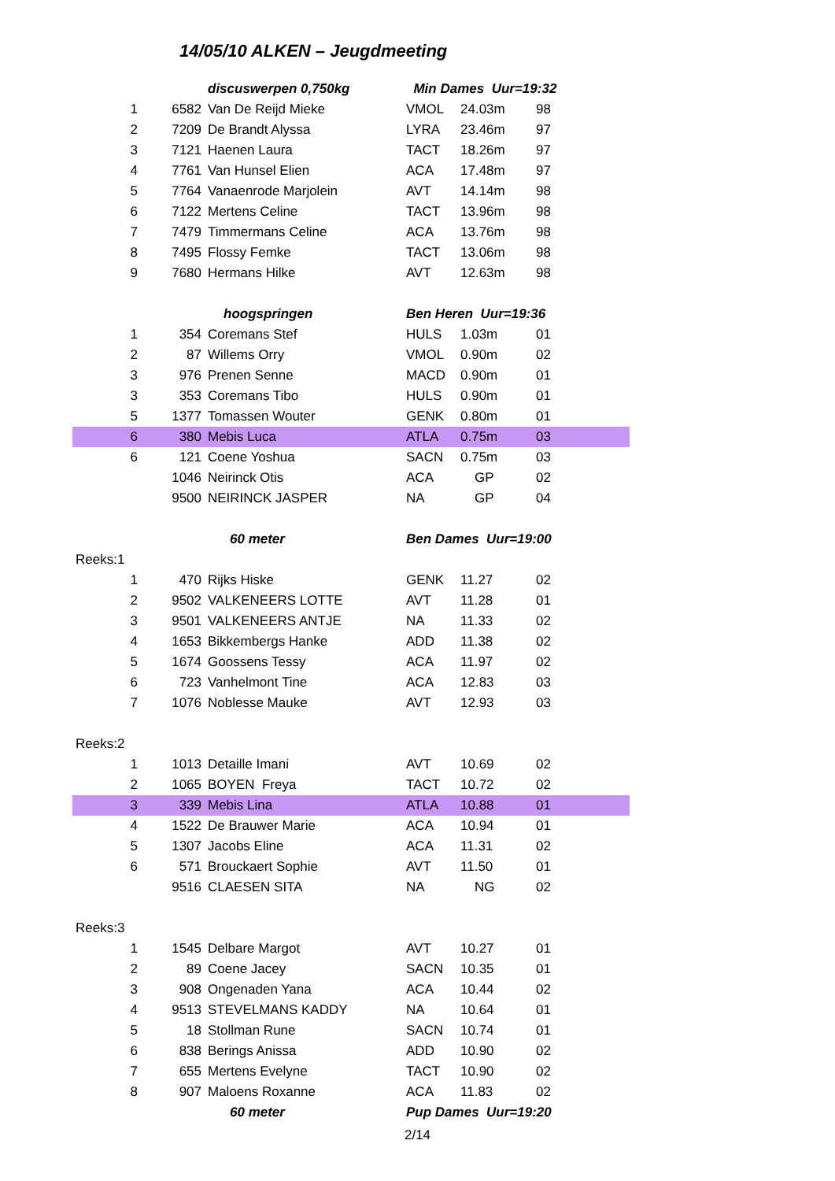14/05/10 ALKEN – Jeugdmeeting
| | discuswerpen 0,750kg | | Min Dames Uur=19:32 | | |
| 1 | 6582 | Van De Reijd Mieke | VMOL | 24.03m | 98 |
| 2 | 7209 | De Brandt Alyssa | LYRA | 23.46m | 97 |
| 3 | 7121 | Haenen Laura | TACT | 18.26m | 97 |
| 4 | 7761 | Van Hunsel Elien | ACA | 17.48m | 97 |
| 5 | 7764 | Vanaenrode Marjolein | AVT | 14.14m | 98 |
| 6 | 7122 | Mertens Celine | TACT | 13.96m | 98 |
| 7 | 7479 | Timmermans Celine | ACA | 13.76m | 98 |
| 8 | 7495 | Flossy Femke | TACT | 13.06m | 98 |
| 9 | 7680 | Hermans Hilke | AVT | 12.63m | 98 |
| | hoogspringen | | Ben Heren Uur=19:36 | | |
| 1 | 354 | Coremans Stef | HULS | 1.03m | 01 |
| 2 | 87 | Willems Orry | VMOL | 0.90m | 02 |
| 3 | 976 | Prenen Senne | MACD | 0.90m | 01 |
| 3 | 353 | Coremans Tibo | HULS | 0.90m | 01 |
| 5 | 1377 | Tomassen Wouter | GENK | 0.80m | 01 |
| 6 | 380 | Mebis Luca | ATLA | 0.75m | 03 |
| 6 | 121 | Coene Yoshua | SACN | 0.75m | 03 |
| | 1046 | Neirinck Otis | ACA | GP | 02 |
| | 9500 | NEIRINCK JASPER | NA | GP | 04 |
| | 60 meter | | Ben Dames Uur=19:00 | | |
| Reeks:1 | | | | | |
| 1 | 470 | Rijks Hiske | GENK | 11.27 | 02 |
| 2 | 9502 | VALKENEERS LOTTE | AVT | 11.28 | 01 |
| 3 | 9501 | VALKENEERS ANTJE | NA | 11.33 | 02 |
| 4 | 1653 | Bikkembergs Hanke | ADD | 11.38 | 02 |
| 5 | 1674 | Goossens Tessy | ACA | 11.97 | 02 |
| 6 | 723 | Vanhelmont Tine | ACA | 12.83 | 03 |
| 7 | 1076 | Noblesse Mauke | AVT | 12.93 | 03 |
| Reeks:2 | | | | | |
| 1 | 1013 | Detaille Imani | AVT | 10.69 | 02 |
| 2 | 1065 | BOYEN Freya | TACT | 10.72 | 02 |
| 3 | 339 | Mebis Lina | ATLA | 10.88 | 01 |
| 4 | 1522 | De Brauwer Marie | ACA | 10.94 | 01 |
| 5 | 1307 | Jacobs Eline | ACA | 11.31 | 02 |
| 6 | 571 | Brouckaert Sophie | AVT | 11.50 | 01 |
| | 9516 | CLAESEN SITA | NA | NG | 02 |
| Reeks:3 | | | | | |
| 1 | 1545 | Delbare Margot | AVT | 10.27 | 01 |
| 2 | 89 | Coene Jacey | SACN | 10.35 | 01 |
| 3 | 908 | Ongenaden Yana | ACA | 10.44 | 02 |
| 4 | 9513 | STEVELMANS KADDY | NA | 10.64 | 01 |
| 5 | 18 | Stollman Rune | SACN | 10.74 | 01 |
| 6 | 838 | Berings Anissa | ADD | 10.90 | 02 |
| 7 | 655 | Mertens Evelyne | TACT | 10.90 | 02 |
| 8 | 907 | Maloens Roxanne | ACA | 11.83 | 02 |
| | 60 meter | | Pup Dames Uur=19:20 | | |
2/14